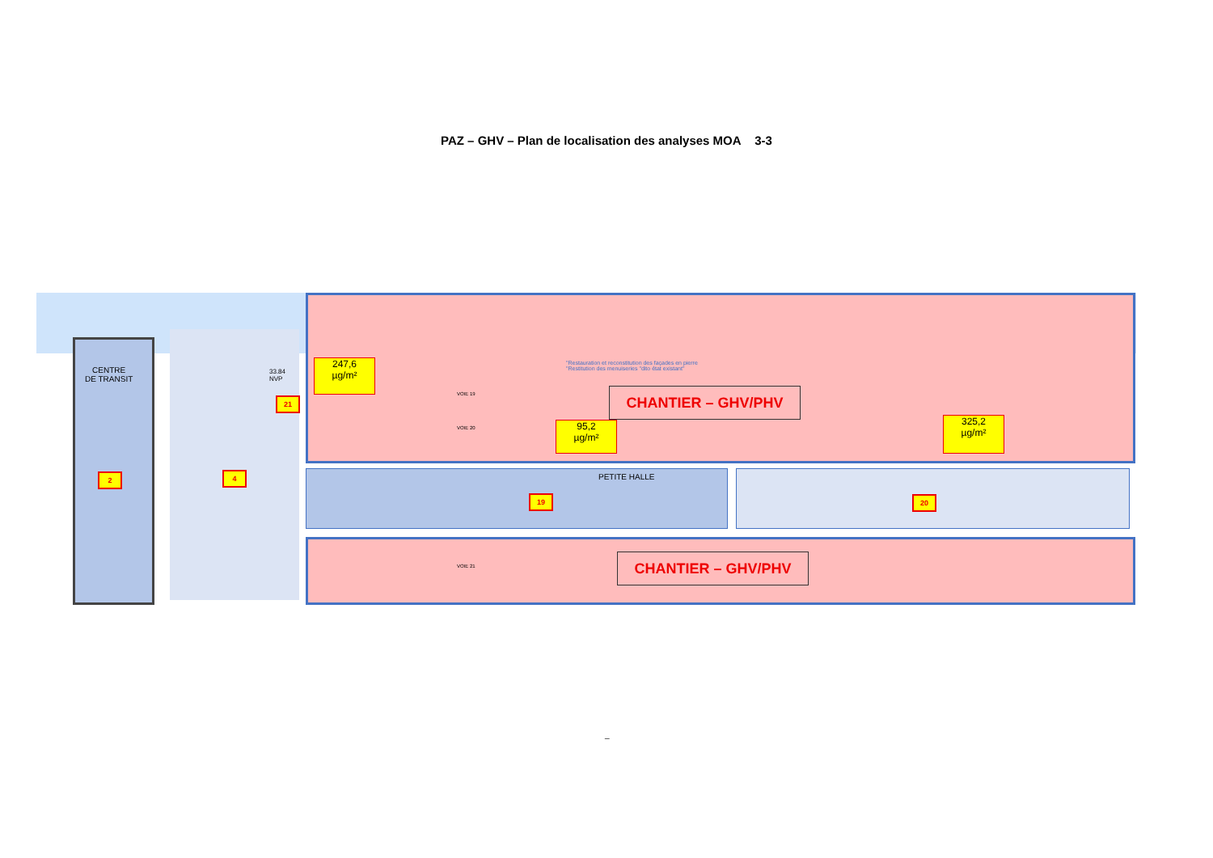PAZ – GHV – Plan de localisation des analyses MOA 3-3
CENTRE
DE TRANSIT
PETITE HALLE
"Restauration et reconstitution des façades en pierre
"Restitution des menuiseries "dito état existant"
VOIE 19
VOIE 20
VOIE 21
33.84
NVP
CHANTIER – GHV/PHV
CHANTIER – GHV/PHV
247,6
µg/m²
95,2
µg/m²
325,2
µg/m²
21
2 4
19 20
_